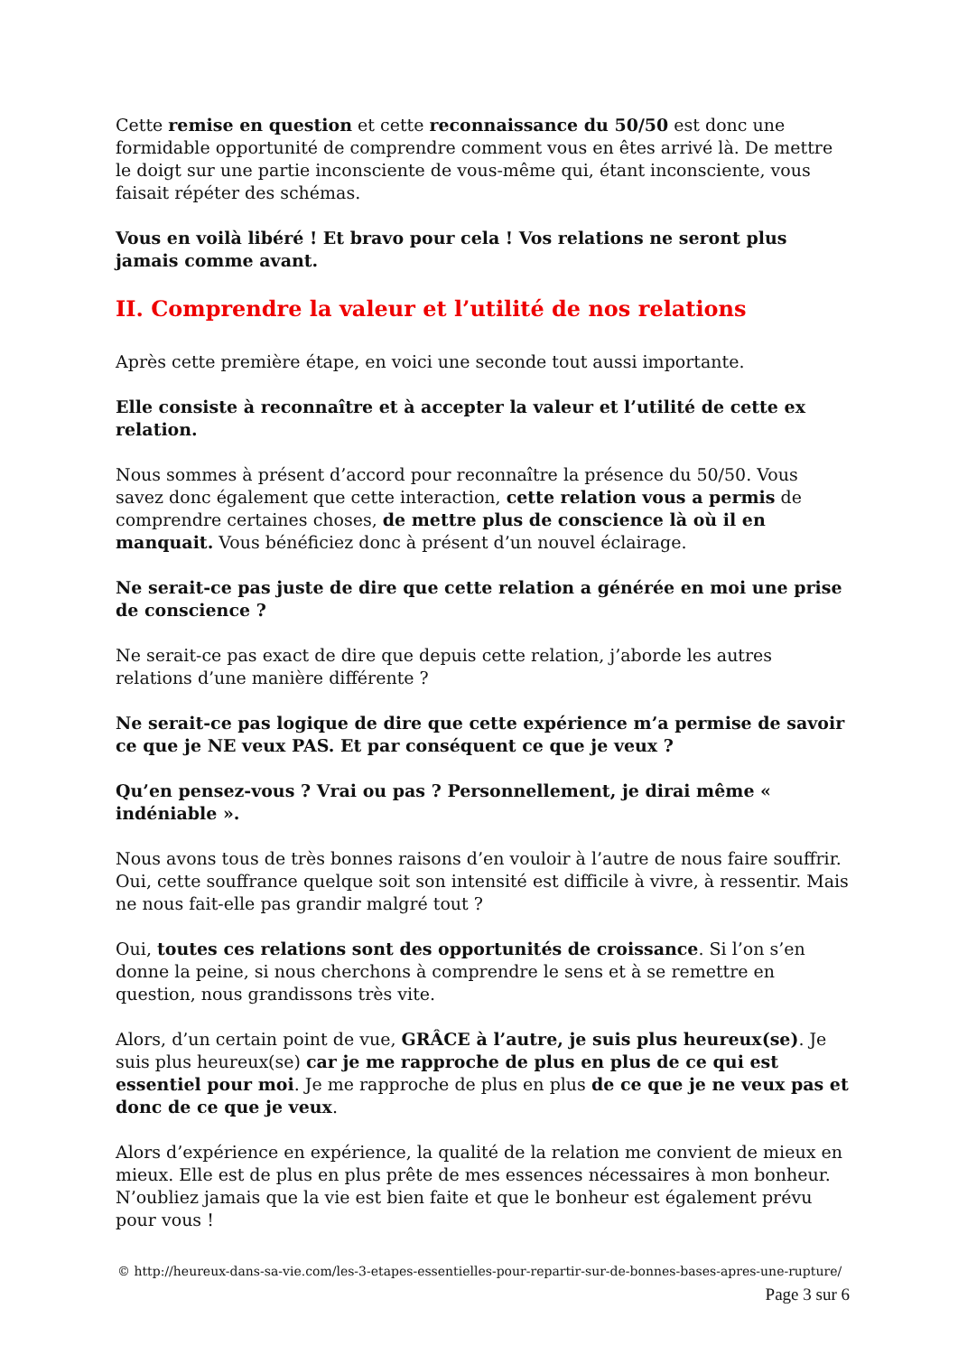Cette remise en question et cette reconnaissance du 50/50 est donc une formidable opportunité de comprendre comment vous en êtes arrivé là. De mettre le doigt sur une partie inconsciente de vous-même qui, étant inconsciente, vous faisait répéter des schémas.
Vous en voilà libéré ! Et bravo pour cela ! Vos relations ne seront plus jamais comme avant.
II. Comprendre la valeur et l’utilité de nos relations
Après cette première étape, en voici une seconde tout aussi importante.
Elle consiste à reconnaître et à accepter la valeur et l’utilité de cette ex relation.
Nous sommes à présent d’accord pour reconnaître la présence du 50/50. Vous savez donc également que cette interaction, cette relation vous a permis de comprendre certaines choses, de mettre plus de conscience là où il en manquait. Vous bénéficiez donc à présent d’un nouvel éclairage.
Ne serait-ce pas juste de dire que cette relation a générée en moi une prise de conscience ?
Ne serait-ce pas exact de dire que depuis cette relation, j’aborde les autres relations d’une manière différente ?
Ne serait-ce pas logique de dire que cette expérience m’a permise de savoir ce que je NE veux PAS. Et par conséquent ce que je veux ?
Qu’en pensez-vous ? Vrai ou pas ? Personnellement, je dirai même « indéniable ».
Nous avons tous de très bonnes raisons d’en vouloir à l’autre de nous faire souffrir. Oui, cette souffrance quelque soit son intensité est difficile à vivre, à ressentir. Mais ne nous fait-elle pas grandir malgré tout ?
Oui, toutes ces relations sont des opportunités de croissance. Si l’on s’en donne la peine, si nous cherchons à comprendre le sens et à se remettre en question, nous grandissons très vite.
Alors, d’un certain point de vue, GRÂCE à l’autre, je suis plus heureux(se). Je suis plus heureux(se) car je me rapproche de plus en plus de ce qui est essentiel pour moi. Je me rapproche de plus en plus de ce que je ne veux pas et donc de ce que je veux.
Alors d’expérience en expérience, la qualité de la relation me convient de mieux en mieux. Elle est de plus en plus prête de mes essences nécessaires à mon bonheur. N’oubliez jamais que la vie est bien faite et que le bonheur est également prévu pour vous !
© http://heureux-dans-sa-vie.com/les-3-etapes-essentielles-pour-repartir-sur-de-bonnes-bases-apres-une-rupture/
Page 3 sur 6